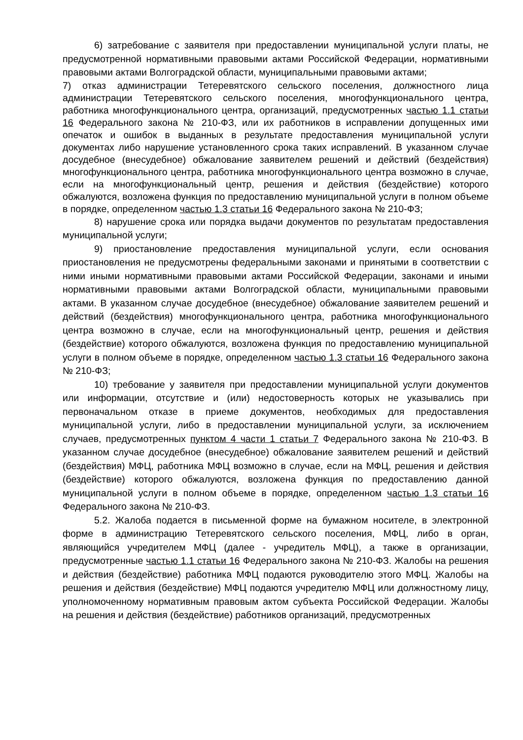6) затребование с заявителя при предоставлении муниципальной услуги платы, не предусмотренной нормативными правовыми актами Российской Федерации, нормативными правовыми актами Волгоградской области, муниципальными правовыми актами;
7) отказ администрации Тетеревятского сельского поселения, должностного лица администрации Тетеревятского сельского поселения, многофункционального центра, работника многофункционального центра, организаций, предусмотренных частью 1.1 статьи 16 Федерального закона № 210-ФЗ, или их работников в исправлении допущенных ими опечаток и ошибок в выданных в результате предоставления муниципальной услуги документах либо нарушение установленного срока таких исправлений. В указанном случае досудебное (внесудебное) обжалование заявителем решений и действий (бездействия) многофункционального центра, работника многофункционального центра возможно в случае, если на многофункциональный центр, решения и действия (бездействие) которого обжалуются, возложена функция по предоставлению муниципальной услуги в полном объеме в порядке, определенном частью 1.3 статьи 16 Федерального закона № 210-ФЗ;
8) нарушение срока или порядка выдачи документов по результатам предоставления муниципальной услуги;
9) приостановление предоставления муниципальной услуги, если основания приостановления не предусмотрены федеральными законами и принятыми в соответствии с ними иными нормативными правовыми актами Российской Федерации, законами и иными нормативными правовыми актами Волгоградской области, муниципальными правовыми актами. В указанном случае досудебное (внесудебное) обжалование заявителем решений и действий (бездействия) многофункционального центра, работника многофункционального центра возможно в случае, если на многофункциональный центр, решения и действия (бездействие) которого обжалуются, возложена функция по предоставлению муниципальной услуги в полном объеме в порядке, определенном частью 1.3 статьи 16 Федерального закона № 210-ФЗ;
10) требование у заявителя при предоставлении муниципальной услуги документов или информации, отсутствие и (или) недостоверность которых не указывались при первоначальном отказе в приеме документов, необходимых для предоставления муниципальной услуги, либо в предоставлении муниципальной услуги, за исключением случаев, предусмотренных пунктом 4 части 1 статьи 7 Федерального закона № 210-ФЗ. В указанном случае досудебное (внесудебное) обжалование заявителем решений и действий (бездействия) МФЦ, работника МФЦ возможно в случае, если на МФЦ, решения и действия (бездействие) которого обжалуются, возложена функция по предоставлению данной муниципальной услуги в полном объеме в порядке, определенном частью 1.3 статьи 16 Федерального закона № 210-ФЗ.
5.2. Жалоба подается в письменной форме на бумажном носителе, в электронной форме в администрацию Тетеревятского сельского поселения, МФЦ, либо в орган, являющийся учредителем МФЦ (далее - учредитель МФЦ), а также в организации, предусмотренные частью 1.1 статьи 16 Федерального закона № 210-ФЗ. Жалобы на решения и действия (бездействие) работника МФЦ подаются руководителю этого МФЦ. Жалобы на решения и действия (бездействие) МФЦ подаются учредителю МФЦ или должностному лицу, уполномоченному нормативным правовым актом субъекта Российской Федерации. Жалобы на решения и действия (бездействие) работников организаций, предусмотренных